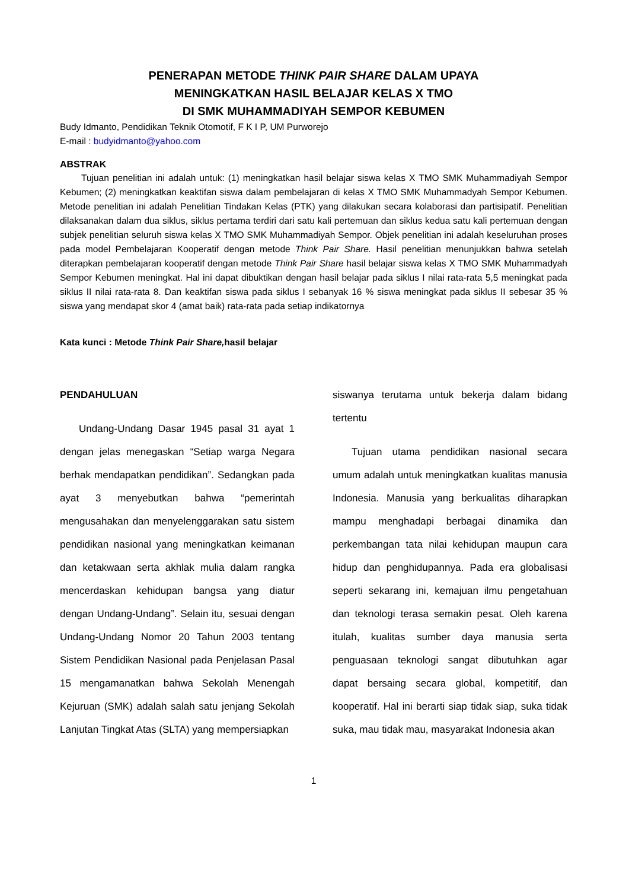PENERAPAN METODE THINK PAIR SHARE DALAM UPAYA
MENINGKATKAN HASIL BELAJAR KELAS X TMO
DI SMK MUHAMMADIYAH SEMPOR KEBUMEN
Budy Idmanto, Pendidikan Teknik Otomotif, F K I P, UM Purworejo
E-mail : budyidmanto@yahoo.com
ABSTRAK
Tujuan penelitian ini adalah untuk: (1) meningkatkan hasil belajar siswa kelas X TMO SMK Muhammadiyah Sempor Kebumen; (2) meningkatkan keaktifan siswa dalam pembelajaran di kelas X TMO SMK Muhammadyah Sempor Kebumen. Metode penelitian ini adalah Penelitian Tindakan Kelas (PTK) yang dilakukan secara kolaborasi dan partisipatif. Penelitian dilaksanakan dalam dua siklus, siklus pertama terdiri dari satu kali pertemuan dan siklus kedua satu kali pertemuan dengan subjek penelitian seluruh siswa kelas X TMO SMK Muhammadiyah Sempor. Objek penelitian ini adalah keseluruhan proses pada model Pembelajaran Kooperatif dengan metode Think Pair Share. Hasil penelitian menunjukkan bahwa setelah diterapkan pembelajaran kooperatif dengan metode Think Pair Share hasil belajar siswa kelas X TMO SMK Muhammadyah Sempor Kebumen meningkat. Hal ini dapat dibuktikan dengan hasil belajar pada siklus I nilai rata-rata 5,5 meningkat pada siklus II nilai rata-rata 8. Dan keaktifan siswa pada siklus I sebanyak 16 % siswa meningkat pada siklus II sebesar 35 % siswa yang mendapat skor 4 (amat baik) rata-rata pada setiap indikatornya
Kata kunci : Metode Think Pair Share, hasil belajar
PENDAHULUAN
Undang-Undang Dasar 1945 pasal 31 ayat 1 dengan jelas menegaskan “Setiap warga Negara berhak mendapatkan pendidikan”. Sedangkan pada ayat 3 menyebutkan bahwa “pemerintah mengusahakan dan menyelenggarakan satu sistem pendidikan nasional yang meningkatkan keimanan dan ketakwaan serta akhlak mulia dalam rangka mencerdaskan kehidupan bangsa yang diatur dengan Undang-Undang”. Selain itu, sesuai dengan Undang-Undang Nomor 20 Tahun 2003 tentang Sistem Pendidikan Nasional pada Penjelasan Pasal 15 mengamanatkan bahwa Sekolah Menengah Kejuruan (SMK) adalah salah satu jenjang Sekolah Lanjutan Tingkat Atas (SLTA) yang mempersiapkan
siswanya terutama untuk bekerja dalam bidang tertentu
Tujuan utama pendidikan nasional secara umum adalah untuk meningkatkan kualitas manusia Indonesia. Manusia yang berkualitas diharapkan mampu menghadapi berbagai dinamika dan perkembangan tata nilai kehidupan maupun cara hidup dan penghidupannya. Pada era globalisasi seperti sekarang ini, kemajuan ilmu pengetahuan dan teknologi terasa semakin pesat. Oleh karena itulah, kualitas sumber daya manusia serta penguasaan teknologi sangat dibutuhkan agar dapat bersaing secara global, kompetitif, dan kooperatif. Hal ini berarti siap tidak siap, suka tidak suka, mau tidak mau, masyarakat Indonesia akan
1